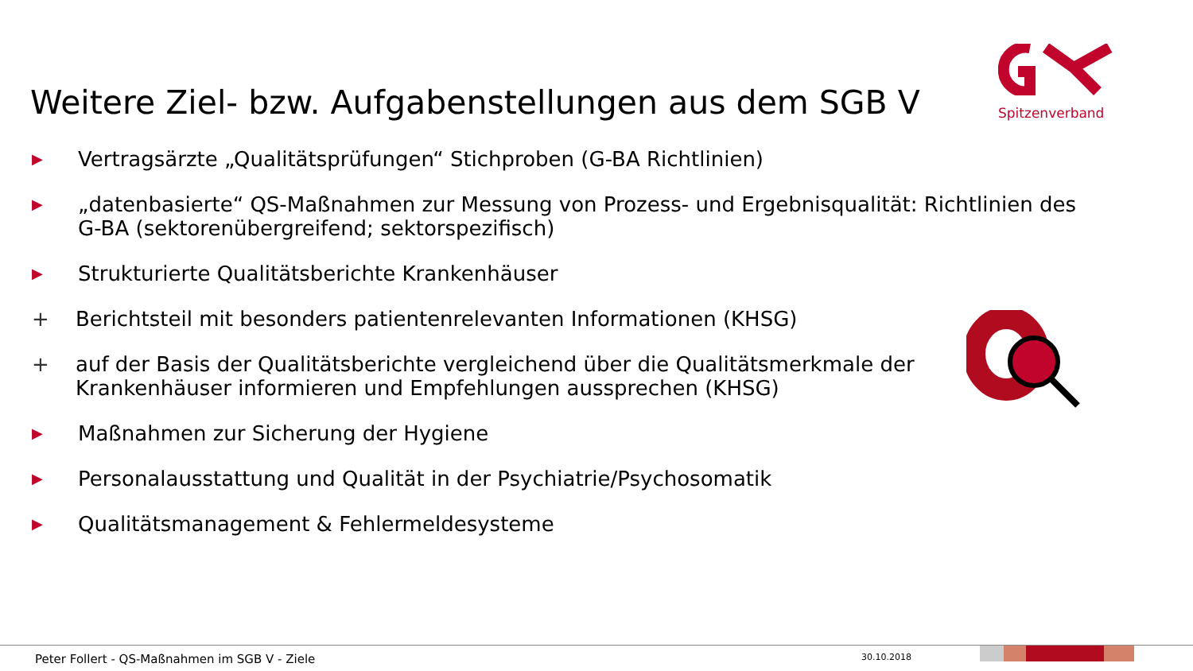Weitere Ziel- bzw. Aufgabenstellungen aus dem SGB V
Spitzenverband
▶ Vertragsärzte „Qualitätsprüfungen“ Stichproben (G-BA Richtlinien)
▶ „datenbasierte“ QS-Maßnahmen zur Messung von Prozess- und Ergebnisqualität: Richtlinien des G-BA (sektorenübergreifend; sektorspezifisch)
▶ Strukturierte Qualitätsberichte Krankenhäuser
+ Berichtsteil mit besonders patientenrelevanten Informationen (KHSG)
+ auf der Basis der Qualitätsberichte vergleichend über die Qualitätsmerkmale der Krankenhäuser informieren und Empfehlungen aussprechen (KHSG)
▶ Maßnahmen zur Sicherung der Hygiene
▶ Personalausstattung und Qualität in der Psychiatrie/Psychosomatik
▶ Qualitätsmanagement & Fehlermeldesysteme
Peter Follert - QS-Maßnahmen im SGB V - Ziele
30.10.2018